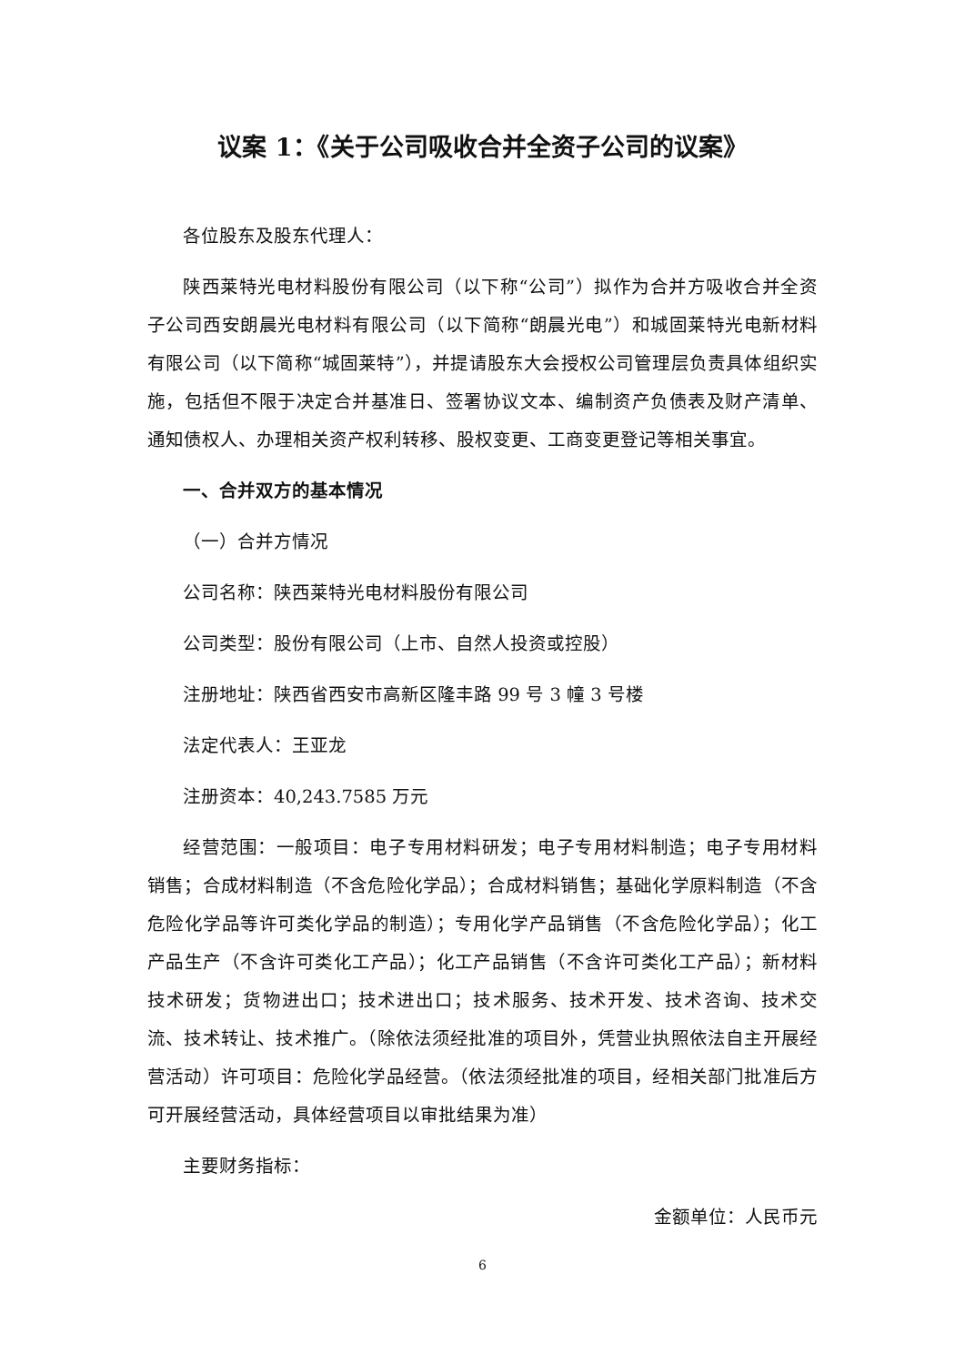议案 1：《关于公司吸收合并全资子公司的议案》
各位股东及股东代理人：
陕西莱特光电材料股份有限公司（以下称“公司”）拟作为合并方吸收合并全资子公司西安朗晨光电材料有限公司（以下简称“朗晨光电”）和城固莱特光电新材料有限公司（以下简称“城固莱特”），并提请股东大会授权公司管理层负责具体组织实施，包括但不限于决定合并基准日、签署协议文本、编制资产负债表及财产清单、通知债权人、办理相关资产权利转移、股权变更、工商变更登记等相关事宜。
一、合并双方的基本情况
（一）合并方情况
公司名称：陕西莱特光电材料股份有限公司
公司类型：股份有限公司（上市、自然人投资或控股）
注册地址：陕西省西安市高新区隆丰路 99 号 3 幢 3 号楼
法定代表人：王亚龙
注册资本：40,243.7585 万元
经营范围：一般项目：电子专用材料研发；电子专用材料制造；电子专用材料销售；合成材料制造（不含危险化学品）；合成材料销售；基础化学原料制造（不含危险化学品等许可类化学品的制造）；专用化学产品销售（不含危险化学品）；化工产品生产（不含许可类化工产品）；化工产品销售（不含许可类化工产品）；新材料技术研发；货物进出口；技术进出口；技术服务、技术开发、技术咨询、技术交流、技术转让、技术推广。（除依法须经批准的项目外，凭营业执照依法自主开展经营活动）许可项目：危险化学品经营。（依法须经批准的项目，经相关部门批准后方可开展经营活动，具体经营项目以审批结果为准）
主要财务指标：
金额单位：人民币元
6